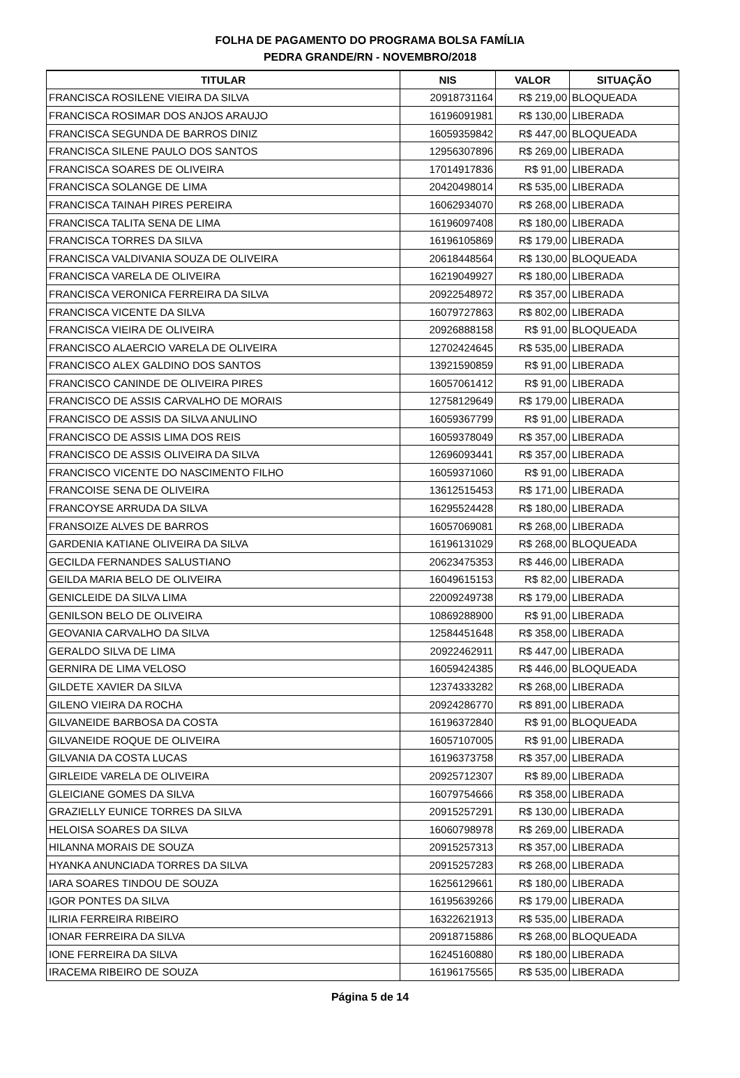FOLHA DE PAGAMENTO DO PROGRAMA BOLSA FAMÍLIA
PEDRA GRANDE/RN - NOVEMBRO/2018
| TITULAR | NIS | VALOR | SITUAÇÃO |
| --- | --- | --- | --- |
| FRANCISCA ROSILENE VIEIRA DA SILVA | 20918731164 | R$ 219,00 | BLOQUEADA |
| FRANCISCA ROSIMAR DOS ANJOS ARAUJO | 16196091981 | R$ 130,00 | LIBERADA |
| FRANCISCA SEGUNDA DE BARROS DINIZ | 16059359842 | R$ 447,00 | BLOQUEADA |
| FRANCISCA SILENE PAULO DOS SANTOS | 12956307896 | R$ 269,00 | LIBERADA |
| FRANCISCA SOARES DE OLIVEIRA | 17014917836 | R$ 91,00 | LIBERADA |
| FRANCISCA SOLANGE DE LIMA | 20420498014 | R$ 535,00 | LIBERADA |
| FRANCISCA TAINAH PIRES PEREIRA | 16062934070 | R$ 268,00 | LIBERADA |
| FRANCISCA TALITA SENA DE LIMA | 16196097408 | R$ 180,00 | LIBERADA |
| FRANCISCA TORRES DA SILVA | 16196105869 | R$ 179,00 | LIBERADA |
| FRANCISCA VALDIVANIA SOUZA DE OLIVEIRA | 20618448564 | R$ 130,00 | BLOQUEADA |
| FRANCISCA VARELA DE OLIVEIRA | 16219049927 | R$ 180,00 | LIBERADA |
| FRANCISCA VERONICA FERREIRA DA SILVA | 20922548972 | R$ 357,00 | LIBERADA |
| FRANCISCA VICENTE DA SILVA | 16079727863 | R$ 802,00 | LIBERADA |
| FRANCISCA VIEIRA DE OLIVEIRA | 20926888158 | R$ 91,00 | BLOQUEADA |
| FRANCISCO ALAERCIO VARELA DE OLIVEIRA | 12702424645 | R$ 535,00 | LIBERADA |
| FRANCISCO ALEX GALDINO DOS SANTOS | 13921590859 | R$ 91,00 | LIBERADA |
| FRANCISCO CANINDE DE OLIVEIRA PIRES | 16057061412 | R$ 91,00 | LIBERADA |
| FRANCISCO DE ASSIS CARVALHO DE MORAIS | 12758129649 | R$ 179,00 | LIBERADA |
| FRANCISCO DE ASSIS DA SILVA ANULINO | 16059367799 | R$ 91,00 | LIBERADA |
| FRANCISCO DE ASSIS LIMA DOS REIS | 16059378049 | R$ 357,00 | LIBERADA |
| FRANCISCO DE ASSIS OLIVEIRA DA SILVA | 12696093441 | R$ 357,00 | LIBERADA |
| FRANCISCO VICENTE DO NASCIMENTO FILHO | 16059371060 | R$ 91,00 | LIBERADA |
| FRANCOISE SENA DE OLIVEIRA | 13612515453 | R$ 171,00 | LIBERADA |
| FRANCOYSE ARRUDA DA SILVA | 16295524428 | R$ 180,00 | LIBERADA |
| FRANSOIZE ALVES DE BARROS | 16057069081 | R$ 268,00 | LIBERADA |
| GARDENIA KATIANE OLIVEIRA DA SILVA | 16196131029 | R$ 268,00 | BLOQUEADA |
| GECILDA FERNANDES SALUSTIANO | 20623475353 | R$ 446,00 | LIBERADA |
| GEILDA MARIA BELO DE OLIVEIRA | 16049615153 | R$ 82,00 | LIBERADA |
| GENICLEIDE DA SILVA LIMA | 22009249738 | R$ 179,00 | LIBERADA |
| GENILSON BELO DE OLIVEIRA | 10869288900 | R$ 91,00 | LIBERADA |
| GEOVANIA CARVALHO DA SILVA | 12584451648 | R$ 358,00 | LIBERADA |
| GERALDO SILVA DE LIMA | 20922462911 | R$ 447,00 | LIBERADA |
| GERNIRA DE LIMA VELOSO | 16059424385 | R$ 446,00 | BLOQUEADA |
| GILDETE XAVIER DA SILVA | 12374333282 | R$ 268,00 | LIBERADA |
| GILENO VIEIRA DA ROCHA | 20924286770 | R$ 891,00 | LIBERADA |
| GILVANEIDE BARBOSA DA COSTA | 16196372840 | R$ 91,00 | BLOQUEADA |
| GILVANEIDE ROQUE DE OLIVEIRA | 16057107005 | R$ 91,00 | LIBERADA |
| GILVANIA DA COSTA LUCAS | 16196373758 | R$ 357,00 | LIBERADA |
| GIRLEIDE VARELA DE OLIVEIRA | 20925712307 | R$ 89,00 | LIBERADA |
| GLEICIANE GOMES DA SILVA | 16079754666 | R$ 358,00 | LIBERADA |
| GRAZIELLY EUNICE TORRES DA SILVA | 20915257291 | R$ 130,00 | LIBERADA |
| HELOISA SOARES DA SILVA | 16060798978 | R$ 269,00 | LIBERADA |
| HILANNA MORAIS DE SOUZA | 20915257313 | R$ 357,00 | LIBERADA |
| HYANKA ANUNCIADA TORRES DA SILVA | 20915257283 | R$ 268,00 | LIBERADA |
| IARA SOARES TINDOU DE SOUZA | 16256129661 | R$ 180,00 | LIBERADA |
| IGOR PONTES DA SILVA | 16195639266 | R$ 179,00 | LIBERADA |
| ILIRIA FERREIRA RIBEIRO | 16322621913 | R$ 535,00 | LIBERADA |
| IONAR FERREIRA DA SILVA | 20918715886 | R$ 268,00 | BLOQUEADA |
| IONE FERREIRA DA SILVA | 16245160880 | R$ 180,00 | LIBERADA |
| IRACEMA RIBEIRO DE SOUZA | 16196175565 | R$ 535,00 | LIBERADA |
Página 5 de 14